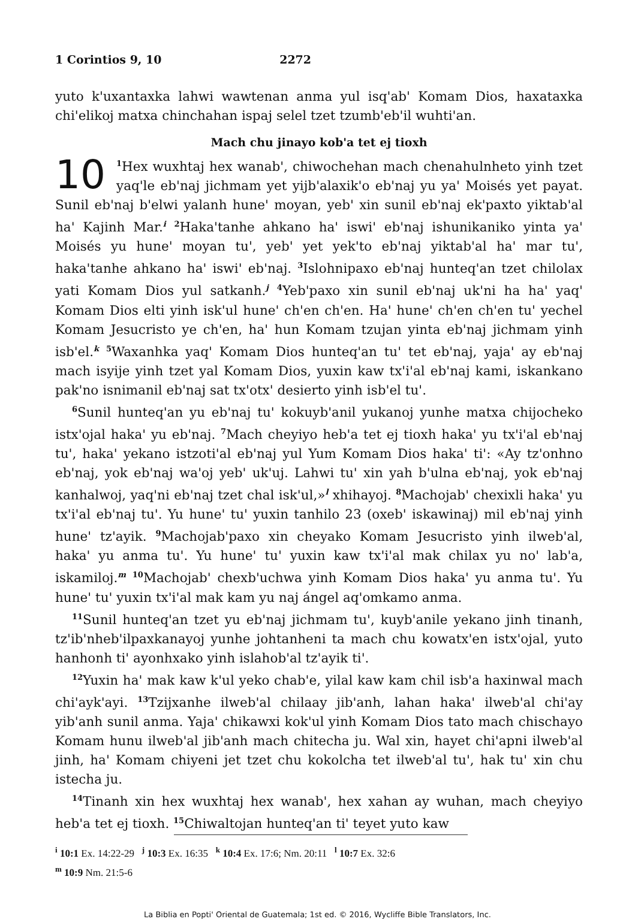1 Corintios 9, 10 2272
yuto k'uxantaxka lahwi wawtenan anma yul isq'ab' Komam Dios, haxataxka chi'elikoj matxa chinchahan ispaj selel tzet tzumb'eb'il wuhti'an.
Mach chu jinayo kob'a tet ej tioxh
10<sup>1</sup>Hex wuxhtaj hex wanab', chiwochehan mach chenahulnheto yinh tzet yaq'le eb'naj jichmam yet yijb'alaxik'o eb'naj yu ya' Moisés yet payat. Sunil eb'naj b'elwi yalanh hune' moyan, yeb' xin sunil eb'naj ek'paxto yiktab'al ha' Kajinh Mar.<sup>i</sup> <sup>2</sup>Haka'tanhe ahkano ha' iswi' eb'naj ishunikaniko yinta ya' Moisés yu hune' moyan tu', yeb' yet yek'to eb'naj yiktab'al ha' mar tu', haka'tanhe ahkano ha' iswi' eb'naj. <sup>3</sup>Islohnipaxo eb'naj hunteq'an tzet chilolax yati Komam Dios yul satkanh.<sup>j</sup> <sup>4</sup>Yeb'paxo xin sunil eb'naj uk'ni ha ha' yaq' Komam Dios elti yinh isk'ul hune' ch'en ch'en. Ha' hune' ch'en ch'en tu' yechel Komam Jesucristo ye ch'en, ha' hun Komam tzujan yinta eb'naj jichmam yinh isb'el.<sup>k</sup> <sup>5</sup>Waxanhka yaq' Komam Dios hunteq'an tu' tet eb'naj, yaja' ay eb'naj mach isyije yinh tzet yal Komam Dios, yuxin kaw tx'i'al eb'naj kami, iskankano pak'no isnimanil eb'naj sat tx'otx' desierto yinh isb'el tu'.
<sup>6</sup> Sunil hunteq'an yu eb'naj tu' kokuyb'anil yukanoj yunhe matxa chijocheko istx'ojal haka' yu eb'naj. <sup>7</sup>Mach cheyiyo heb'a tet ej tioxh haka' yu tx'i'al eb'naj tu', haka' yekano istzoti'al eb'naj yul Yum Komam Dios haka' ti': «Ay tz'onhno eb'naj, yok eb'naj wa'oj yeb' uk'uj. Lahwi tu' xin yah b'ulna eb'naj, yok eb'naj kanhalwoj, yaq'ni eb'naj tzet chal isk'ul,»<sup>l</sup> xhihayoj. <sup>8</sup>Machojab' chexixli haka' yu tx'i'al eb'naj tu'. Yu hune' tu' yuxin tanhilo 23 (oxeb' iskawinaj) mil eb'naj yinh hune' tz'ayik. <sup>9</sup>Machojab'paxo xin cheyako Komam Jesucristo yinh ilweb'al, haka' yu anma tu'. Yu hune' tu' yuxin kaw tx'i'al mak chilax yu no' lab'a, iskamiloj.<sup>m</sup> <sup>10</sup>Machojab' chexb'uchwa yinh Komam Dios haka' yu anma tu'. Yu hune' tu' yuxin tx'i'al mak kam yu naj ángel aq'omkamo anma.
<sup>11</sup> Sunil hunteq'an tzet yu eb'naj jichmam tu', kuyb'anile yekano jinh tinanh, tz'ib'nheb'ilpaxkanayoj yunhe johtanheni ta mach chu kowatx'en istx'ojal, yuto hanhonh ti' ayonhxako yinh islahob'al tz'ayik ti'.
<sup>12</sup> Yuxin ha' mak kaw k'ul yeko chab'e, yilal kaw kam chil isb'a haxinwal mach chi'ayk'ayi. <sup>13</sup>Tzijxanhe ilweb'al chilaay jib'anh, lahan haka' ilweb'al chi'ay yib'anh sunil anma. Yaja' chikawxi kok'ul yinh Komam Dios tato mach chischayo Komam hunu ilweb'al jib'anh mach chitecha ju. Wal xin, hayet chi'apni ilweb'al jinh, ha' Komam chiyeni jet tzet chu kokolcha tet ilweb'al tu', hak tu' xin chu istecha ju.
<sup>14</sup> Tinanh xin hex wuxhtaj hex wanab', hex xahan ay wuhan, mach cheyiyo heb'a tet ej tioxh. <sup>15</sup>Chiwaltojan hunteq'an ti' teyet yuto kaw
<sup>i</sup> 10:1 Ex. 14:22-29 <sup>j</sup> 10:3 Ex. 16:35 <sup>k</sup> 10:4 Ex. 17:6; Nm. 20:11 <sup>l</sup> 10:7 Ex. 32:6
<sup>m</sup> 10:9 Nm. 21:5-6
La Biblia en Popti' Oriental de Guatemala; 1st ed. © 2016, Wycliffe Bible Translators, Inc.